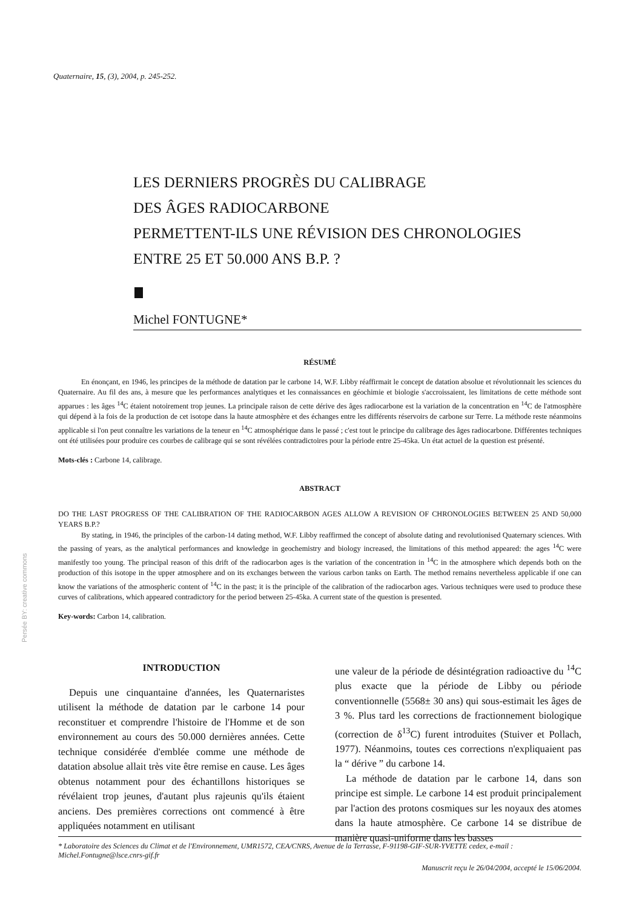Quaternaire, 15, (3), 2004, p. 245-252.
LES DERNIERS PROGRÈS DU CALIBRAGE
DES ÂGES RADIOCARBONE
PERMETTENT-ILS UNE RÉVISION DES CHRONOLOGIES
ENTRE 25 ET 50.000 ANS B.P. ?
Michel FONTUGNE*
Persée BY: creative commons
RÉSUMÉ
En énonçant, en 1946, les principes de la méthode de datation par le carbone 14, W.F. Libby réaffirmait le concept de datation absolue et révolutionnait les sciences du Quaternaire. Au fil des ans, à mesure que les performances analytiques et les connaissances en géochimie et biologie s'accroissaient, les limitations de cette méthode sont apparues : les âges <sup>14</sup>C étaient notoirement trop jeunes. La principale raison de cette dérive des âges radiocarbone est la variation de la concentration en <sup>14</sup>C de l'atmosphère qui dépend à la fois de la production de cet isotope dans la haute atmosphère et des échanges entre les différents réservoirs de carbone sur Terre. La méthode reste néanmoins applicable si l'on peut connaître les variations de la teneur en <sup>14</sup>C atmosphérique dans le passé ; c'est tout le principe du calibrage des âges radiocarbone. Différentes techniques ont été utilisées pour produire ces courbes de calibrage qui se sont révélées contradictoires pour la période entre 25-45ka. Un état actuel de la question est présenté.
Mots-clés : Carbone 14, calibrage.
ABSTRACT
DO THE LAST PROGRESS OF THE CALIBRATION OF THE RADIOCARBON AGES ALLOW A REVISION OF CHRONOLOGIES BETWEEN 25 AND 50,000 YEARS B.P.?
By stating, in 1946, the principles of the carbon-14 dating method, W.F. Libby reaffirmed the concept of absolute dating and revolutionised Quaternary sciences. With the passing of years, as the analytical performances and knowledge in geochemistry and biology increased, the limitations of this method appeared: the ages <sup>14</sup>C were manifestly too young. The principal reason of this drift of the radiocarbon ages is the variation of the concentration in <sup>14</sup>C in the atmosphere which depends both on the production of this isotope in the upper atmosphere and on its exchanges between the various carbon tanks on Earth. The method remains nevertheless applicable if one can know the variations of the atmospheric content of <sup>14</sup>C in the past; it is the principle of the calibration of the radiocarbon ages. Various techniques were used to produce these curves of calibrations, which appeared contradictory for the period between 25-45ka. A current state of the question is presented.
Key-words: Carbon 14, calibration.
INTRODUCTION
Depuis une cinquantaine d'années, les Quaternaristes utilisent la méthode de datation par le carbone 14 pour reconstituer et comprendre l'histoire de l'Homme et de son environnement au cours des 50.000 dernières années. Cette technique considérée d'emblée comme une méthode de datation absolue allait très vite être remise en cause. Les âges obtenus notamment pour des échantillons historiques se révélaient trop jeunes, d'autant plus rajeunis qu'ils étaient anciens. Des premières corrections ont commencé à être appliquées notamment en utilisant
une valeur de la période de désintégration radioactive du <sup>14</sup>C plus exacte que la période de Libby ou période conventionnelle (5568± 30 ans) qui sous-estimait les âges de 3 %. Plus tard les corrections de fractionnement biologique (correction de δ<sup>13</sup>C) furent introduites (Stuiver et Pollach, 1977). Néanmoins, toutes ces corrections n'expliquaient pas la “ dérive ” du carbone 14.
La méthode de datation par le carbone 14, dans son principe est simple. Le carbone 14 est produit principalement par l'action des protons cosmiques sur les noyaux des atomes dans la haute atmosphère. Ce carbone 14 se distribue de manière quasi-uniforme dans les basses
* Laboratoire des Sciences du Climat et de l'Environnement, UMR1572, CEA/CNRS, Avenue de la Terrasse, F-91198-GIF-SUR-YVETTE cedex, e-mail : Michel.Fontugne@lsce.cnrs-gif.fr
Manuscrit reçu le 26/04/2004, accepté le 15/06/2004.